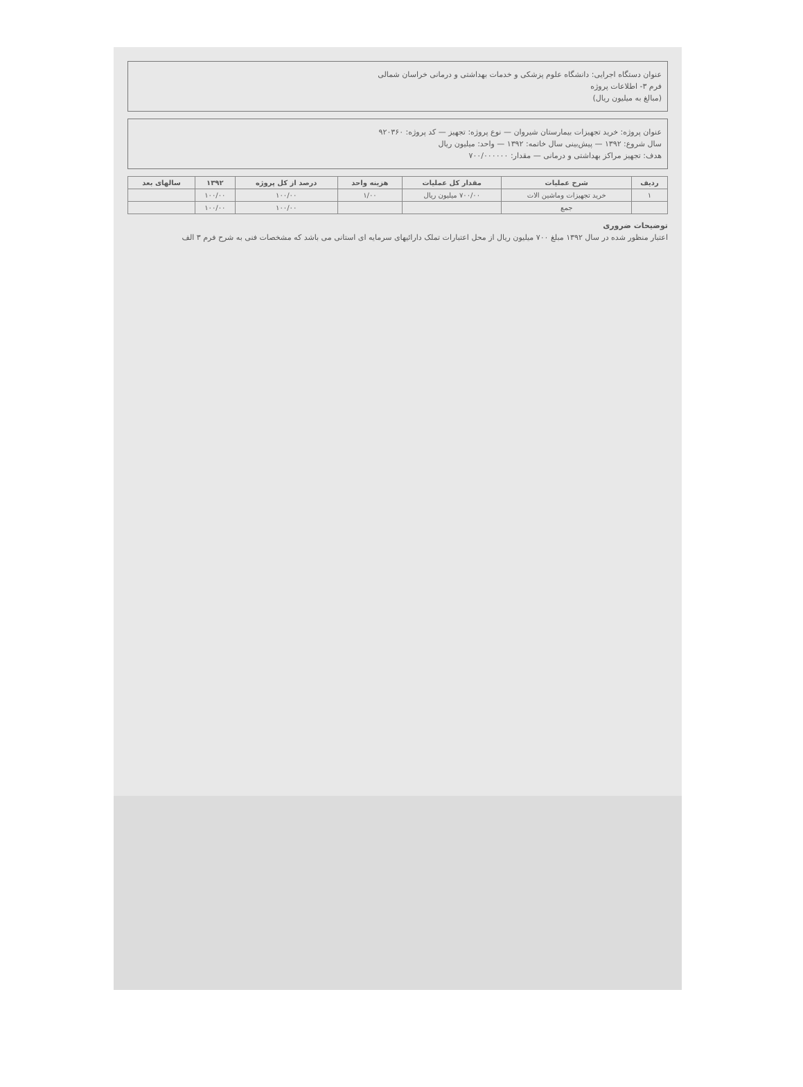عنوان دستگاه اجرایی: دانشگاه علوم پزشکی و خدمات بهداشتی و درمانی خراسان شمالی
فرم ۳- اطلاعات پروژه
(مبالغ به میلیون ریال)
عنوان پروژه: خرید تجهیزات بیمارستان شیروان — نوع پروژه: تجهیز — کد پروژه: ۹۲۰۳۶۰
سال شروع: ۱۳۹۲ — پیش‌بینی سال خاتمه: ۱۳۹۲ — واحد: میلیون ریال
هدف: تجهیز مراکز بهداشتی و درمانی — مقدار: ۷۰۰/۰۰۰۰۰۰
| ردیف | شرح عملیات | مقدار کل عملیات | هزینه واحد | درصد از کل پروژه | ۱۳۹۲ | سالهای بعد |
| --- | --- | --- | --- | --- | --- | --- |
| ۱ | خرید تجهیزات وماشین الات | ۷۰۰/۰۰ میلیون ریال | ۱/۰۰ | ۱۰۰/۰۰ | ۱۰۰/۰۰ | |
| | جمع | | | ۱۰۰/۰۰ | ۱۰۰/۰۰ | |
توضیحات ضروری
اعتبار منظور شده در سال ۱۳۹۲ مبلغ ۷۰۰ میلیون ریال از محل اعتبارات تملک دارائیهای سرمایه ای استانی می باشد که مشخصات فنی به شرح فرم ۳ الف